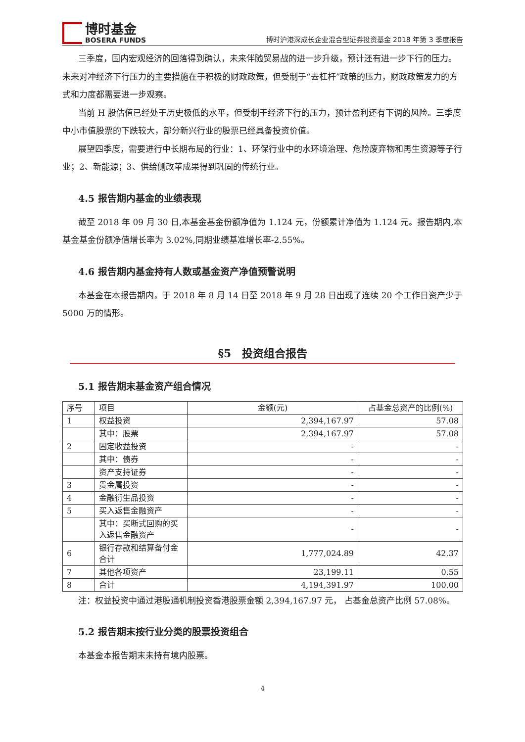博时基金
BOSERA FUNDS
博时沪港深成长企业混合型证券投资基金 2018 年第 3 季度报告
三季度，国内宏观经济的回落得到确认，未来伴随贸易战的进一步升级，预计还有进一步下行的压力。未来对冲经济下行压力的主要措施在于积极的财政政策，但受制于“去杠杆”政策的压力，财政政策发力的方式和力度都需要进一步观察。
当前 H 股估值已经处于历史极低的水平，但受制于经济下行的压力，预计盈利还有下调的风险。三季度中小市值股票的下跌较大，部分新兴行业的股票已经具备投资价值。
展望四季度，需要进行中长期布局的行业：1、环保行业中的水环境治理、危险废弃物和再生资源等子行业；2、新能源；3、供给侧改革成果得到巩固的传统行业。
4.5 报告期内基金的业绩表现
截至 2018 年 09 月 30 日,本基金基金份额净值为 1.124 元，份额累计净值为 1.124 元。报告期内,本基金基金份额净值增长率为 3.02%,同期业绩基准增长率-2.55%。
4.6 报告期内基金持有人数或基金资产净值预警说明
本基金在本报告期内，于 2018 年 8 月 14 日至 2018 年 9 月 28 日出现了连续 20 个工作日资产少于 5000 万的情形。
§5　投资组合报告
5.1 报告期末基金资产组合情况
| 序号 | 项目 | 金额(元) | 占基金总资产的比例(%) |
| --- | --- | --- | --- |
| 1 | 权益投资 | 2,394,167.97 | 57.08 |
| | 其中：股票 | 2,394,167.97 | 57.08 |
| 2 | 固定收益投资 | - | - |
| | 其中：债券 | - | - |
| | 资产支持证券 | - | - |
| 3 | 贵金属投资 | - | - |
| 4 | 金融衍生品投资 | - | - |
| 5 | 买入返售金融资产 | - | - |
| | 其中：买断式回购的买入返售金融资产 | - | - |
| 6 | 银行存款和结算备付金合计 | 1,777,024.89 | 42.37 |
| 7 | 其他各项资产 | 23,199.11 | 0.55 |
| 8 | 合计 | 4,194,391.97 | 100.00 |
注：权益投资中通过港股通机制投资香港股票金额 2,394,167.97 元， 占基金总资产比例 57.08%。
5.2 报告期末按行业分类的股票投资组合
本基金本报告期末未持有境内股票。
4